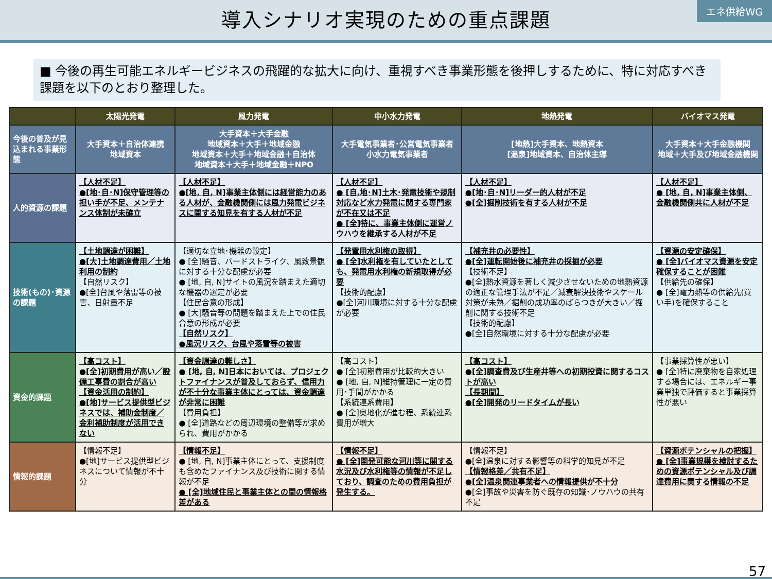導入シナリオ実現のための重点課題
エネ供給WG
■ 今後の再生可能エネルギービジネスの飛躍的な拡大に向け、重視すべき事業形態を後押しするために、特に対応すべき課題を以下のとおり整理した。
| | 太陽光発電 | 風力発電 | 中小水力発電 | 地熱発電 | バイオマス発電 |
| --- | --- | --- | --- | --- | --- |
| 今後の普及が見込まれる事業形態 | 大手資本＋自治体連携 地域資本 | 大手資本＋大手金融 地域資本＋大手＋地域金融 地域資本＋大手＋地域金融＋自治体 地域資本＋大手＋地域金融＋NPO | 大手電気事業者･公営電気事業者 小水力電気事業者 | [地熱]大手資本、地熱資本 [温泉]地域資本、自治体主導 | 大手資本＋大手金融機関 地域＋大手及び地域金融機関 |
| 人的資源の課題 | 【人材不足】 ●[地･自･N]保守管理等の担い手が不足、メンテナンス体制が未確立 | 【人材不足】 ●[地, 自, N]事業主体側には経営能力のある人材が、金融機関側には風力発電ビジネスに関する知見を有する人材が不足 | 【人材不足】 ● [自,地･N]土木･発電技術や規制対応など水力発電に関する専門家が不在又は不足 ● [全]特に、事業主体側に運営ノウハウを継承する人材が不足 | 【人材不足】 ●[地･自･N]リーダー的人材が不足 ●[全]掘削技術を有する人材が不足 | 【人材不足】 ● [地, 自, N]事業主体側、金融機関側共に人材が不足 |
| 技術(もの)･資源の課題 | 【土地調達が困難】 ●[大]土地調達費用／土地利用の制約 【自然リスク】 ●[全]台風や落雷等の被害、日射量不足 | 【適切な立地･機器の設定】 ● [全]騒音、バードストライク、風致景観に対する十分な配慮が必要 ● [地, 自, N]サイトの風況を踏まえた適切な機器の選定が必要 【住民合意の形成】 ● [大]騒音等の問題を踏まえた上での住民合意の形成が必要 【自然リスク】 ●風況リスク、台風や落雷等の被害 | 【発電用水利権の取得】 ● [全]水利権を有していたとしても、発電用水利権の新規取得が必要 【技術的配慮】 ●[全]河川環境に対する十分な配慮が必要 | 【補充井の必要性】 ●[全]運転開始後に補充井の採掘が必要 【技術不足】 ●[全]熱水資源を著しく減少させないための地熱資源の適正な管理手法が不足／減衰解決技術やスケール対策が未熟／掘削の成功率のばらつきが大きい／掘削に関する技術不足 【技術的配慮】 ●[全]自然環境に対する十分な配慮が必要 | 【資源の安定確保】 ● [全]バイオマス資源を安定確保することが困難 【供給先の確保】 ● [全]電力熱等の供給先(買い手)を確保すること |
| 資金的課題 | 【高コスト】 ●[全]初期費用が高い／設備工事費の割合が高い 【資金活用の制約】 ●[地]サービス提供型ビジネスでは、補助金制度／金利補助制度が活用できない | 【資金調達の難しさ】 ● [地, 自, N]日本においては、プロジェクトファイナンスが普及しておらず、信用力が不十分な事業主体にとっては、資金調達が非常に困難 【費用負担】 ● [全]道路などの周辺環境の整備等が求められ、費用がかかる | 【高コスト】 ● [全]初期費用が比較的大きい ● [地, 自, N]維持管理に一定の費用･手間がかかる 【系統連系費用】 ● [全]奥地化が進む程、系統連系費用が増大 | 【高コスト】 ●[全]調査費及び生産井等への初期投資に関するコストが高い 【長期間】 ●[全]開発のリードタイムが長い | 【事業採算性が悪い】 ● [全]特に廃棄物を自家処理する場合には、エネルギー事業単独で評価すると事業採算性が悪い |
| 情報的課題 | 【情報不足】 ●[地]サービス提供型ビジネスについて情報が不十分 | 【情報不足】 ● [地, 自, N]事業主体にとって、支援制度も含めたファイナンス及び技術に関する情報が不足 ● [全]地域住民と事業主体との間の情報格差がある | 【情報不足】 ● [全]開発可能な河川等に関する水況及び水利権等の情報が不足しており、調査のための費用負担が発生する。 | 【情報不足】 ●[全]温泉に対する影響等の科学的知見が不足 【情報格差／共有不足】 ●[全]温泉関連事業者への情報提供が不十分 ●[全]事故や災害を防ぐ既存の知識･ノウハウの共有不足 | 【資源ポテンシャルの把握】 ● [全]事業規模を検討するための資源ポテンシャル及び調達費用に関する情報の不足 |
57